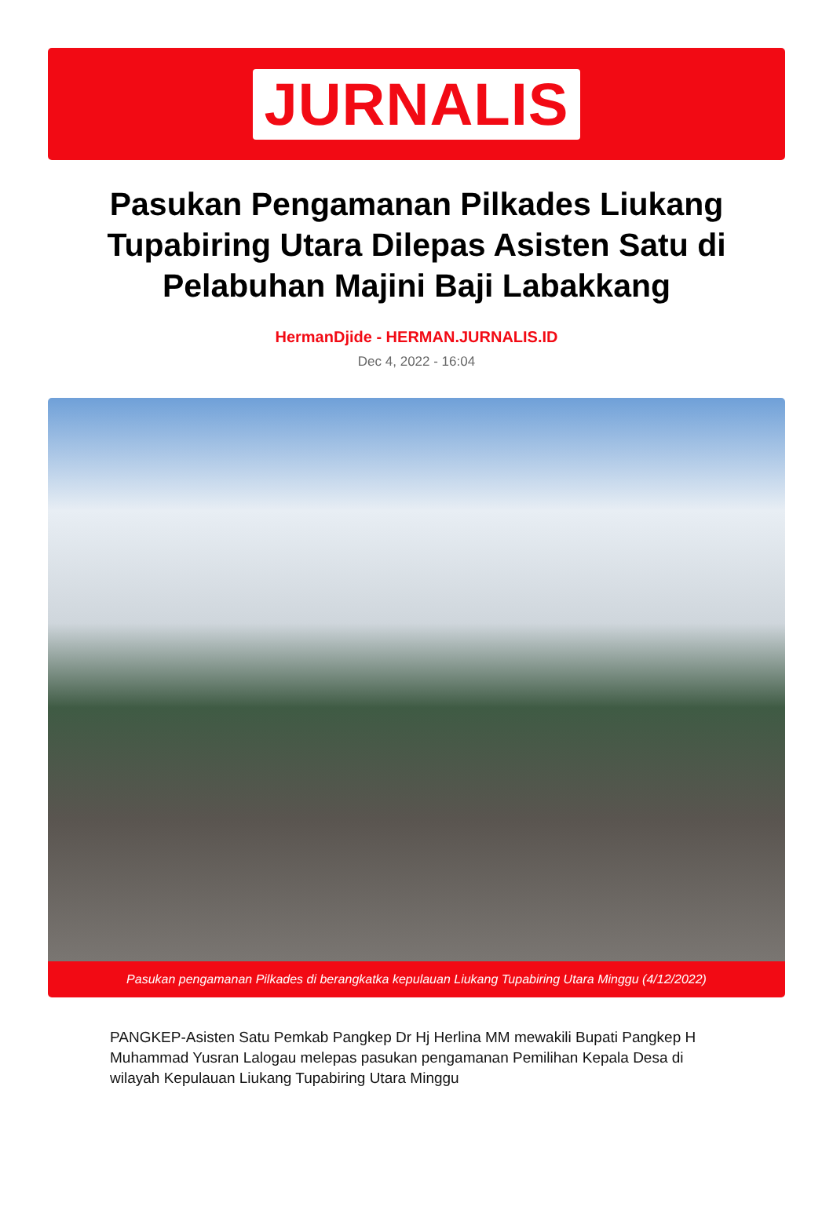JURNALIS
Pasukan Pengamanan Pilkades Liukang Tupabiring Utara Dilepas Asisten Satu di Pelabuhan Majini Baji Labakkang
HermanDjide - HERMAN.JURNALIS.ID
Dec 4, 2022 - 16:04
Pasukan pengamanan Pilkades di berangkatka kepulauan Liukang Tupabiring Utara Minggu (4/12/2022)
PANGKEP-Asisten Satu Pemkab Pangkep Dr Hj Herlina MM mewakili Bupati Pangkep H Muhammad Yusran Lalogau melepas pasukan pengamanan Pemilihan Kepala Desa di wilayah Kepulauan Liukang Tupabiring Utara Minggu